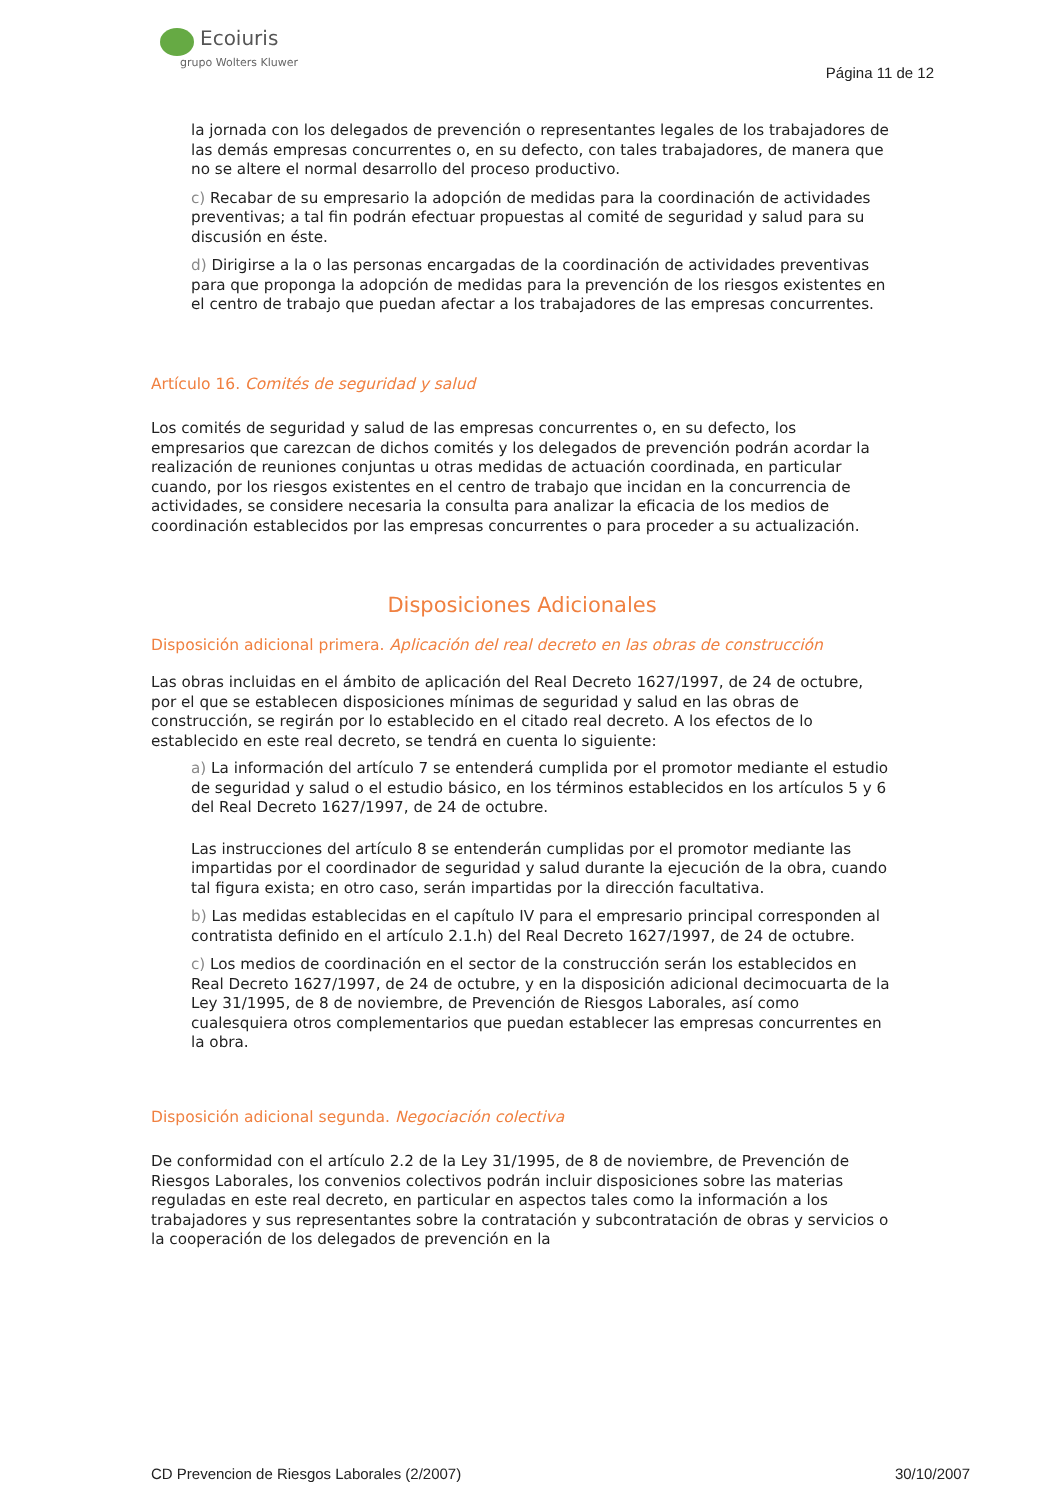Ecoiuris
grupo Wolters Kluwer
Página 11 de 12
la jornada con los delegados de prevención o representantes legales de los trabajadores de las demás empresas concurrentes o, en su defecto, con tales trabajadores, de manera que no se altere el normal desarrollo del proceso productivo.
c) Recabar de su empresario la adopción de medidas para la coordinación de actividades preventivas; a tal fin podrán efectuar propuestas al comité de seguridad y salud para su discusión en éste.
d) Dirigirse a la o las personas encargadas de la coordinación de actividades preventivas para que proponga la adopción de medidas para la prevención de los riesgos existentes en el centro de trabajo que puedan afectar a los trabajadores de las empresas concurrentes.
Artículo 16. Comités de seguridad y salud
Los comités de seguridad y salud de las empresas concurrentes o, en su defecto, los empresarios que carezcan de dichos comités y los delegados de prevención podrán acordar la realización de reuniones conjuntas u otras medidas de actuación coordinada, en particular cuando, por los riesgos existentes en el centro de trabajo que incidan en la concurrencia de actividades, se considere necesaria la consulta para analizar la eficacia de los medios de coordinación establecidos por las empresas concurrentes o para proceder a su actualización.
Disposiciones Adicionales
Disposición adicional primera. Aplicación del real decreto en las obras de construcción
Las obras incluidas en el ámbito de aplicación del Real Decreto 1627/1997, de 24 de octubre, por el que se establecen disposiciones mínimas de seguridad y salud en las obras de construcción, se regirán por lo establecido en el citado real decreto. A los efectos de lo establecido en este real decreto, se tendrá en cuenta lo siguiente:
a) La información del artículo 7 se entenderá cumplida por el promotor mediante el estudio de seguridad y salud o el estudio básico, en los términos establecidos en los artículos 5 y 6 del Real Decreto 1627/1997, de 24 de octubre.
Las instrucciones del artículo 8 se entenderán cumplidas por el promotor mediante las impartidas por el coordinador de seguridad y salud durante la ejecución de la obra, cuando tal figura exista; en otro caso, serán impartidas por la dirección facultativa.
b) Las medidas establecidas en el capítulo IV para el empresario principal corresponden al contratista definido en el artículo 2.1.h) del Real Decreto 1627/1997, de 24 de octubre.
c) Los medios de coordinación en el sector de la construcción serán los establecidos en Real Decreto 1627/1997, de 24 de octubre, y en la disposición adicional decimocuarta de la Ley 31/1995, de 8 de noviembre, de Prevención de Riesgos Laborales, así como cualesquiera otros complementarios que puedan establecer las empresas concurrentes en la obra.
Disposición adicional segunda. Negociación colectiva
De conformidad con el artículo 2.2 de la Ley 31/1995, de 8 de noviembre, de Prevención de Riesgos Laborales, los convenios colectivos podrán incluir disposiciones sobre las materias reguladas en este real decreto, en particular en aspectos tales como la información a los trabajadores y sus representantes sobre la contratación y subcontratación de obras y servicios o la cooperación de los delegados de prevención en la
CD Prevencion de Riesgos Laborales (2/2007) 30/10/2007